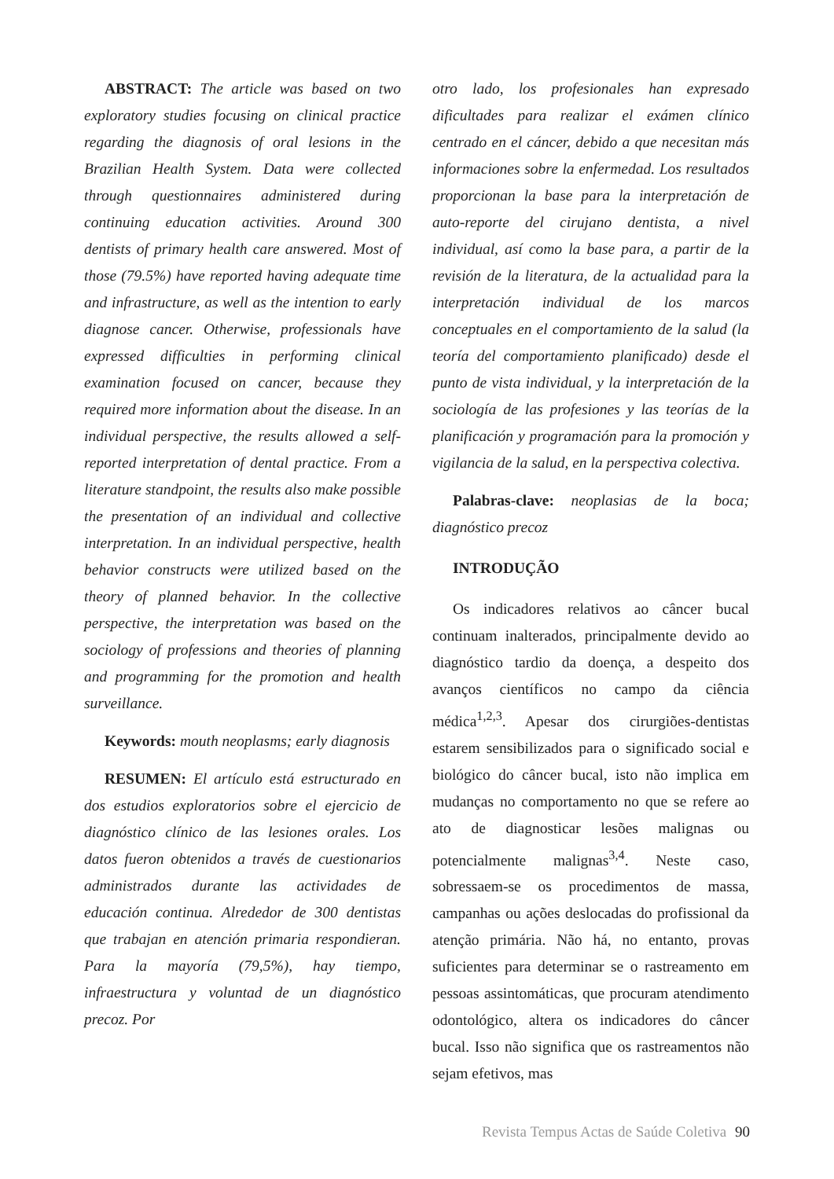ABSTRACT: The article was based on two exploratory studies focusing on clinical practice regarding the diagnosis of oral lesions in the Brazilian Health System. Data were collected through questionnaires administered during continuing education activities. Around 300 dentists of primary health care answered. Most of those (79.5%) have reported having adequate time and infrastructure, as well as the intention to early diagnose cancer. Otherwise, professionals have expressed difficulties in performing clinical examination focused on cancer, because they required more information about the disease. In an individual perspective, the results allowed a self-reported interpretation of dental practice. From a literature standpoint, the results also make possible the presentation of an individual and collective interpretation. In an individual perspective, health behavior constructs were utilized based on the theory of planned behavior. In the collective perspective, the interpretation was based on the sociology of professions and theories of planning and programming for the promotion and health surveillance.
Keywords: mouth neoplasms; early diagnosis
RESUMEN: El artículo está estructurado en dos estudios exploratorios sobre el ejercicio de diagnóstico clínico de las lesiones orales. Los datos fueron obtenidos a través de cuestionarios administrados durante las actividades de educación continua. Alrededor de 300 dentistas que trabajan en atención primaria respondieran. Para la mayoría (79,5%), hay tiempo, infraestructura y voluntad de un diagnóstico precoz. Por
otro lado, los profesionales han expresado dificultades para realizar el exámen clínico centrado en el cáncer, debido a que necesitan más informaciones sobre la enfermedad. Los resultados proporcionan la base para la interpretación de auto-reporte del cirujano dentista, a nivel individual, así como la base para, a partir de la revisión de la literatura, de la actualidad para la interpretación individual de los marcos conceptuales en el comportamiento de la salud (la teoría del comportamiento planificado) desde el punto de vista individual, y la interpretación de la sociología de las profesiones y las teorías de la planificación y programación para la promoción y vigilancia de la salud, en la perspectiva colectiva.
Palabras-clave: neoplasias de la boca; diagnóstico precoz
INTRODUÇÃO
Os indicadores relativos ao câncer bucal continuam inalterados, principalmente devido ao diagnóstico tardio da doença, a despeito dos avanços científicos no campo da ciência médica<sup>1,2,3</sup>. Apesar dos cirurgiões-dentistas estarem sensibilizados para o significado social e biológico do câncer bucal, isto não implica em mudanças no comportamento no que se refere ao ato de diagnosticar lesões malignas ou potencialmente malignas<sup>3,4</sup>. Neste caso, sobressaem-se os procedimentos de massa, campanhas ou ações deslocadas do profissional da atenção primária. Não há, no entanto, provas suficientes para determinar se o rastreamento em pessoas assintomáticas, que procuram atendimento odontológico, altera os indicadores do câncer bucal. Isso não significa que os rastreamentos não sejam efetivos, mas
Revista Tempus Actas de Saúde Coletiva 90